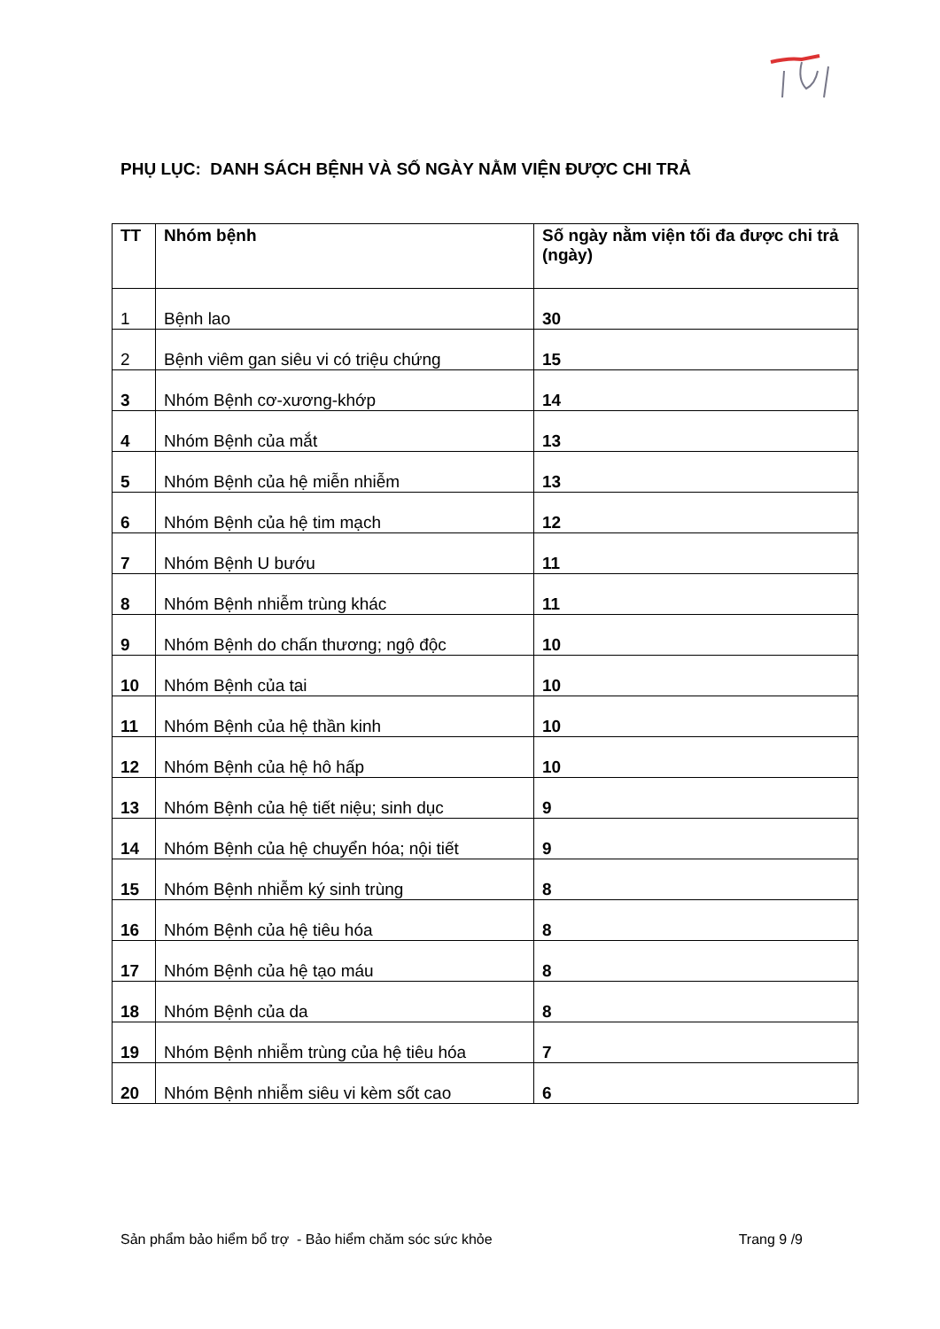PHỤ LỤC: DANH SÁCH BỆNH VÀ SỐ NGÀY NẰM VIỆN ĐƯỢC CHI TRẢ
| TT | Nhóm bệnh | Số ngày nằm viện tối đa được chi trả (ngày) |
| --- | --- | --- |
| 1 | Bệnh lao | 30 |
| 2 | Bệnh viêm gan siêu vi có triệu chứng | 15 |
| 3 | Nhóm Bệnh cơ-xương-khớp | 14 |
| 4 | Nhóm Bệnh của mắt | 13 |
| 5 | Nhóm Bệnh của hệ miễn nhiễm | 13 |
| 6 | Nhóm Bệnh của hệ tim mạch | 12 |
| 7 | Nhóm Bệnh U bướu | 11 |
| 8 | Nhóm Bệnh nhiễm trùng khác | 11 |
| 9 | Nhóm Bệnh do chấn thương; ngộ độc | 10 |
| 10 | Nhóm Bệnh của tai | 10 |
| 11 | Nhóm Bệnh của hệ thần kinh | 10 |
| 12 | Nhóm Bệnh của hệ hô hấp | 10 |
| 13 | Nhóm Bệnh của hệ tiết niệu; sinh dục | 9 |
| 14 | Nhóm Bệnh của hệ chuyển hóa; nội tiết | 9 |
| 15 | Nhóm Bệnh nhiễm ký sinh trùng | 8 |
| 16 | Nhóm Bệnh của hệ tiêu hóa | 8 |
| 17 | Nhóm Bệnh của hệ tạo máu | 8 |
| 18 | Nhóm Bệnh của da | 8 |
| 19 | Nhóm Bệnh nhiễm trùng của hệ tiêu hóa | 7 |
| 20 | Nhóm Bệnh nhiễm siêu vi kèm sốt cao | 6 |
Sản phẩm bảo hiểm bổ trợ - Bảo hiểm chăm sóc sức khỏe Trang 9 /9